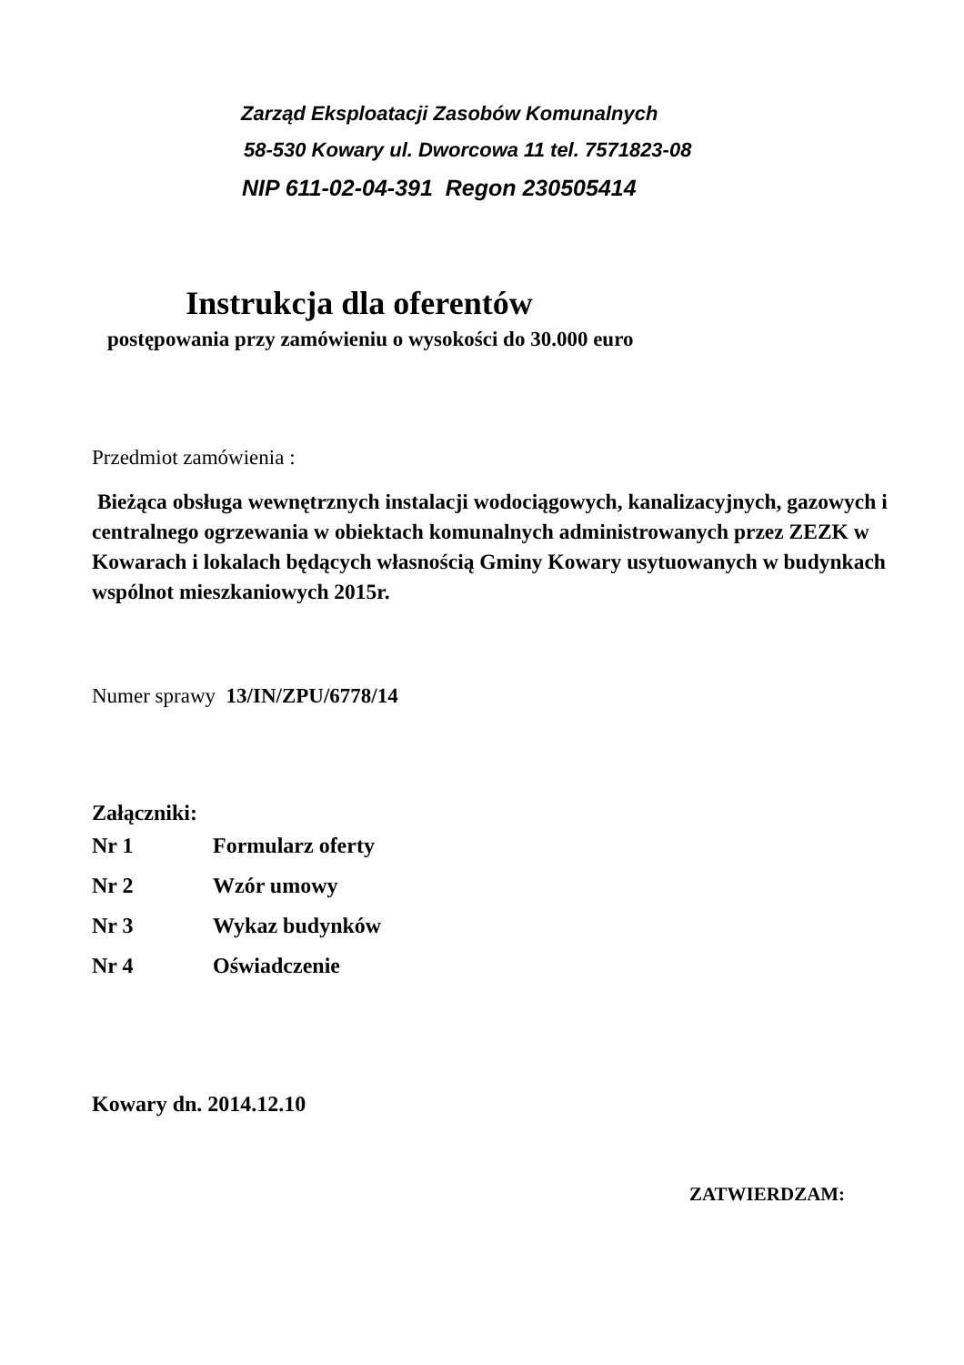Zarząd Eksploatacji Zasobów Komunalnych
58-530 Kowary ul. Dworcowa 11 tel. 7571823-08
NIP 611-02-04-391 Regon 230505414
Instrukcja dla oferentów
postępowania przy zamówieniu o wysokości do 30.000 euro
Przedmiot zamówienia :
Bieżąca obsługa wewnętrznych instalacji wodociągowych, kanalizacyjnych, gazowych i centralnego ogrzewania w obiektach komunalnych administrowanych przez ZEZK w Kowarach i lokalach będących własnością Gminy Kowary usytuowanych w budynkach wspólnot mieszkaniowych 2015r.
Numer sprawy 13/IN/ZPU/6778/14
Załączniki:
| Nr 1 | Formularz oferty |
| Nr 2 | Wzór umowy |
| Nr 3 | Wykaz budynków |
| Nr 4 | Oświadczenie |
Kowary dn. 2014.12.10
ZATWIERDZAM: